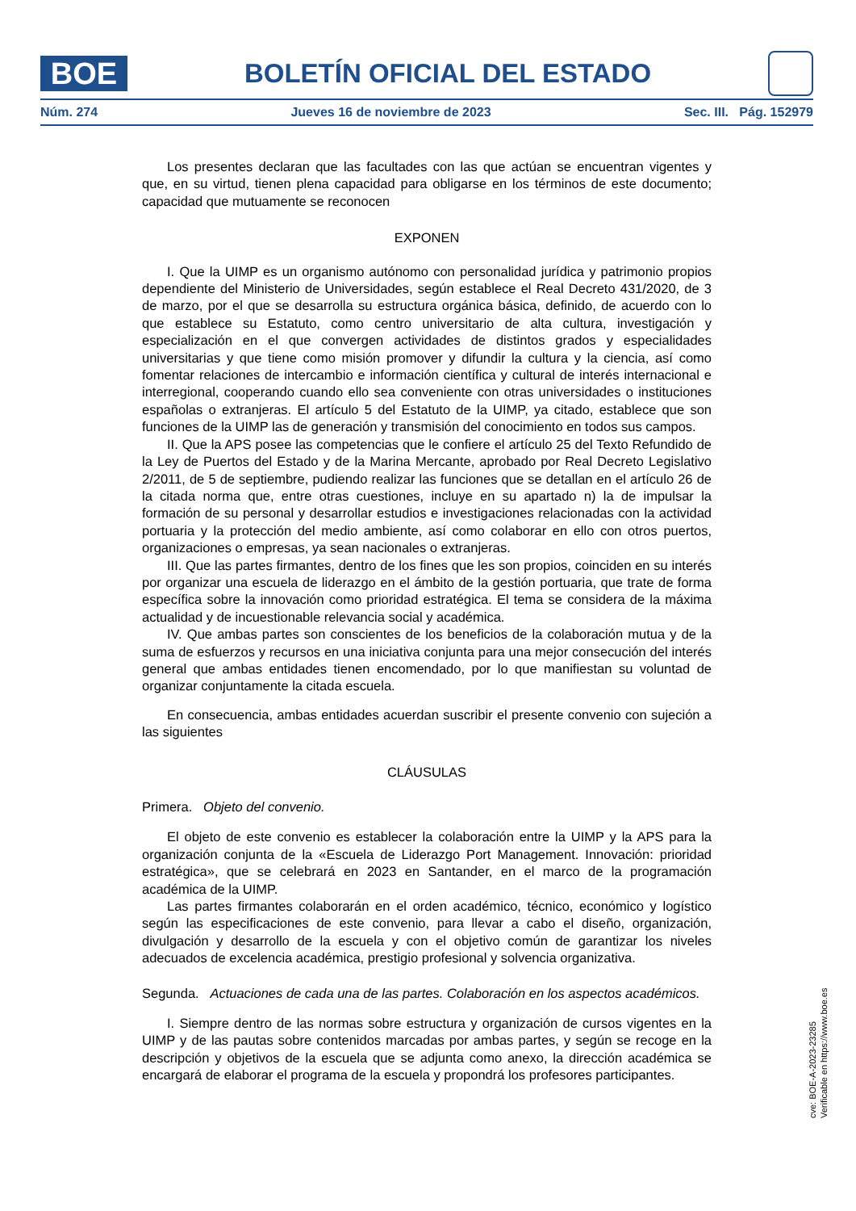BOE
BOLETÍN OFICIAL DEL ESTADO
Núm. 274 Jueves 16 de noviembre de 2023 Sec. III. Pág. 152979
Los presentes declaran que las facultades con las que actúan se encuentran vigentes y que, en su virtud, tienen plena capacidad para obligarse en los términos de este documento; capacidad que mutuamente se reconocen
EXPONEN
I. Que la UIMP es un organismo autónomo con personalidad jurídica y patrimonio propios dependiente del Ministerio de Universidades, según establece el Real Decreto 431/2020, de 3 de marzo, por el que se desarrolla su estructura orgánica básica, definido, de acuerdo con lo que establece su Estatuto, como centro universitario de alta cultura, investigación y especialización en el que convergen actividades de distintos grados y especialidades universitarias y que tiene como misión promover y difundir la cultura y la ciencia, así como fomentar relaciones de intercambio e información científica y cultural de interés internacional e interregional, cooperando cuando ello sea conveniente con otras universidades o instituciones españolas o extranjeras. El artículo 5 del Estatuto de la UIMP, ya citado, establece que son funciones de la UIMP las de generación y transmisión del conocimiento en todos sus campos.
II. Que la APS posee las competencias que le confiere el artículo 25 del Texto Refundido de la Ley de Puertos del Estado y de la Marina Mercante, aprobado por Real Decreto Legislativo 2/2011, de 5 de septiembre, pudiendo realizar las funciones que se detallan en el artículo 26 de la citada norma que, entre otras cuestiones, incluye en su apartado n) la de impulsar la formación de su personal y desarrollar estudios e investigaciones relacionadas con la actividad portuaria y la protección del medio ambiente, así como colaborar en ello con otros puertos, organizaciones o empresas, ya sean nacionales o extranjeras.
III. Que las partes firmantes, dentro de los fines que les son propios, coinciden en su interés por organizar una escuela de liderazgo en el ámbito de la gestión portuaria, que trate de forma específica sobre la innovación como prioridad estratégica. El tema se considera de la máxima actualidad y de incuestionable relevancia social y académica.
IV. Que ambas partes son conscientes de los beneficios de la colaboración mutua y de la suma de esfuerzos y recursos en una iniciativa conjunta para una mejor consecución del interés general que ambas entidades tienen encomendado, por lo que manifiestan su voluntad de organizar conjuntamente la citada escuela.
En consecuencia, ambas entidades acuerdan suscribir el presente convenio con sujeción a las siguientes
CLÁUSULAS
Primera. Objeto del convenio.
El objeto de este convenio es establecer la colaboración entre la UIMP y la APS para la organización conjunta de la «Escuela de Liderazgo Port Management. Innovación: prioridad estratégica», que se celebrará en 2023 en Santander, en el marco de la programación académica de la UIMP.
Las partes firmantes colaborarán en el orden académico, técnico, económico y logístico según las especificaciones de este convenio, para llevar a cabo el diseño, organización, divulgación y desarrollo de la escuela y con el objetivo común de garantizar los niveles adecuados de excelencia académica, prestigio profesional y solvencia organizativa.
Segunda. Actuaciones de cada una de las partes. Colaboración en los aspectos académicos.
I. Siempre dentro de las normas sobre estructura y organización de cursos vigentes en la UIMP y de las pautas sobre contenidos marcadas por ambas partes, y según se recoge en la descripción y objetivos de la escuela que se adjunta como anexo, la dirección académica se encargará de elaborar el programa de la escuela y propondrá los profesores participantes.
cve: BOE-A-2023-23285
Verificable en https://www.boe.es